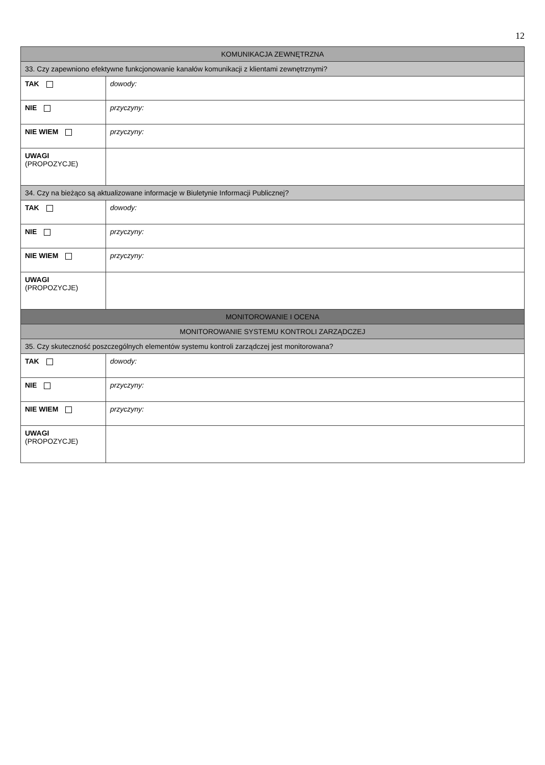12
| KOMUNIKACJA ZEWNĘTRZNA | |
| --- | --- |
| 33. Czy zapewniono efektywne funkcjonowanie kanałów komunikacji z klientami zewnętrznymi? | |
| TAK | dowody: |
| NIE | przyczyny: |
| NIE WIEM | przyczyny: |
| UWAGI (PROPOZYCJE) | |
| 34. Czy na bieżąco są aktualizowane informacje w Biuletynie Informacji Publicznej? | |
| TAK | dowody: |
| NIE | przyczyny: |
| NIE WIEM | przyczyny: |
| UWAGI (PROPOZYCJE) | |
| MONITOROWANIE I OCENA | |
| MONITOROWANIE SYSTEMU KONTROLI ZARZĄDCZEJ | |
| 35. Czy skuteczność poszczególnych elementów systemu kontroli zarządczej jest monitorowana? | |
| TAK | dowody: |
| NIE | przyczyny: |
| NIE WIEM | przyczyny: |
| UWAGI (PROPOZYCJE) | |